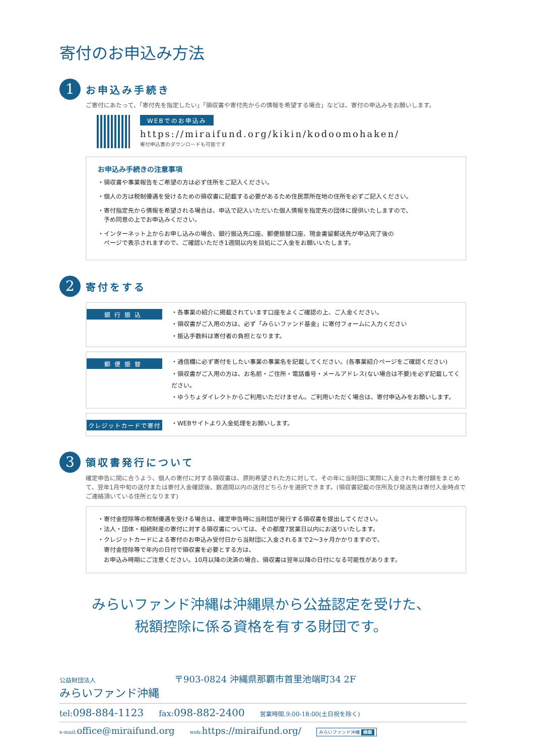寄付のお申込み方法
1
お申込み手続き
ご寄付にあたって、「寄付先を指定したい」「領収書や寄付先からの情報を希望する場合」などは、寄付の申込みをお願いします。
WEBでのお申込み
https://miraifund.org/kikin/kodoomohaken/
寄付申込書のダウンロードも可能です
お申込み手続きの注意事項
・領収書や事業報告をご希望の方は必ず住所をご記入ください。
・個人の方は税制優遇を受けるための領収書に記載する必要があるため住民票所在地の住所を必ずご記入ください。
・寄付指定先から情報を希望される場合は、申込で記入いただいた個人情報を指定先の団体に提供いたしますので、
　予め同意の上でお申込みください。
・インターネット上からお申し込みの場合、銀行振込先口座、郵便振替口座、現金書留郵送先が申込完了後の
　ページで表示されますので、ご確認いただき1週間以内を目処にご入金をお願いいたします。
2
寄付をする
銀行振込
・各事業の紹介に掲載されています口座をよくご確認の上、ご入金ください。
・領収書がご入用の方は、必ず「みらいファンド基金」に寄付フォームに入力ください
・振込手数料は寄付者の負担となります。
郵便振替
・通信欄に必ず寄付をしたい事業の事業名を記載してください。(各事業紹介ページをご確認ください)
・領収書がご入用の方は、お名前・ご住所・電話番号・メールアドレス(ない場合は不要)を必ず記載してください。
・ゆうちょダイレクトからご利用いただけません。ご利用いただく場合は、寄付申込みをお願いします。
クレジットカードで寄付
・WEBサイトより入金処理をお願いします。
3
領収書発行について
確定申告に間に合うよう、個人の寄付に対する領収書は、原則希望された方に対して、その年に当財団に実際に入金された寄付額をまとめて、翌年1月中旬の送付または寄付入金確認後、数週間以内の送付どちらかを選択できます。(領収書記載の住所及び発送先は寄付入金時点でご連絡頂いている住所となります)
・寄付金控除等の税制優遇を受ける場合は、確定申告時に当財団が発行する領収書を提出してください。
・法人・団体・相続財産の寄付に対する領収書については、その都度7営業日以内にお送りいたします。
・クレジットカードによる寄付のお申込み受付日から当財団に入金されるまで2～3ヶ月かかりますので、
　寄付金控除等で年内の日付で領収書を必要とする方は、
　お申込み時期にご注意ください。10月以降の決済の場合、領収書は翌年以降の日付になる可能性があります。
みらいファンド沖縄は沖縄県から公益認定を受けた、
税額控除に係る資格を有する財団です。
公益財団法人
みらいファンド沖縄
〒903-0824 沖縄県那覇市首里池端町34 2F
tel:098-884-1123 fax:098-882-2400 営業時間.9:00-18:00(土日祝を除く)
e-mail:office@miraifund.org web:https://miraifund.org/ みらいファンド沖縄 検索